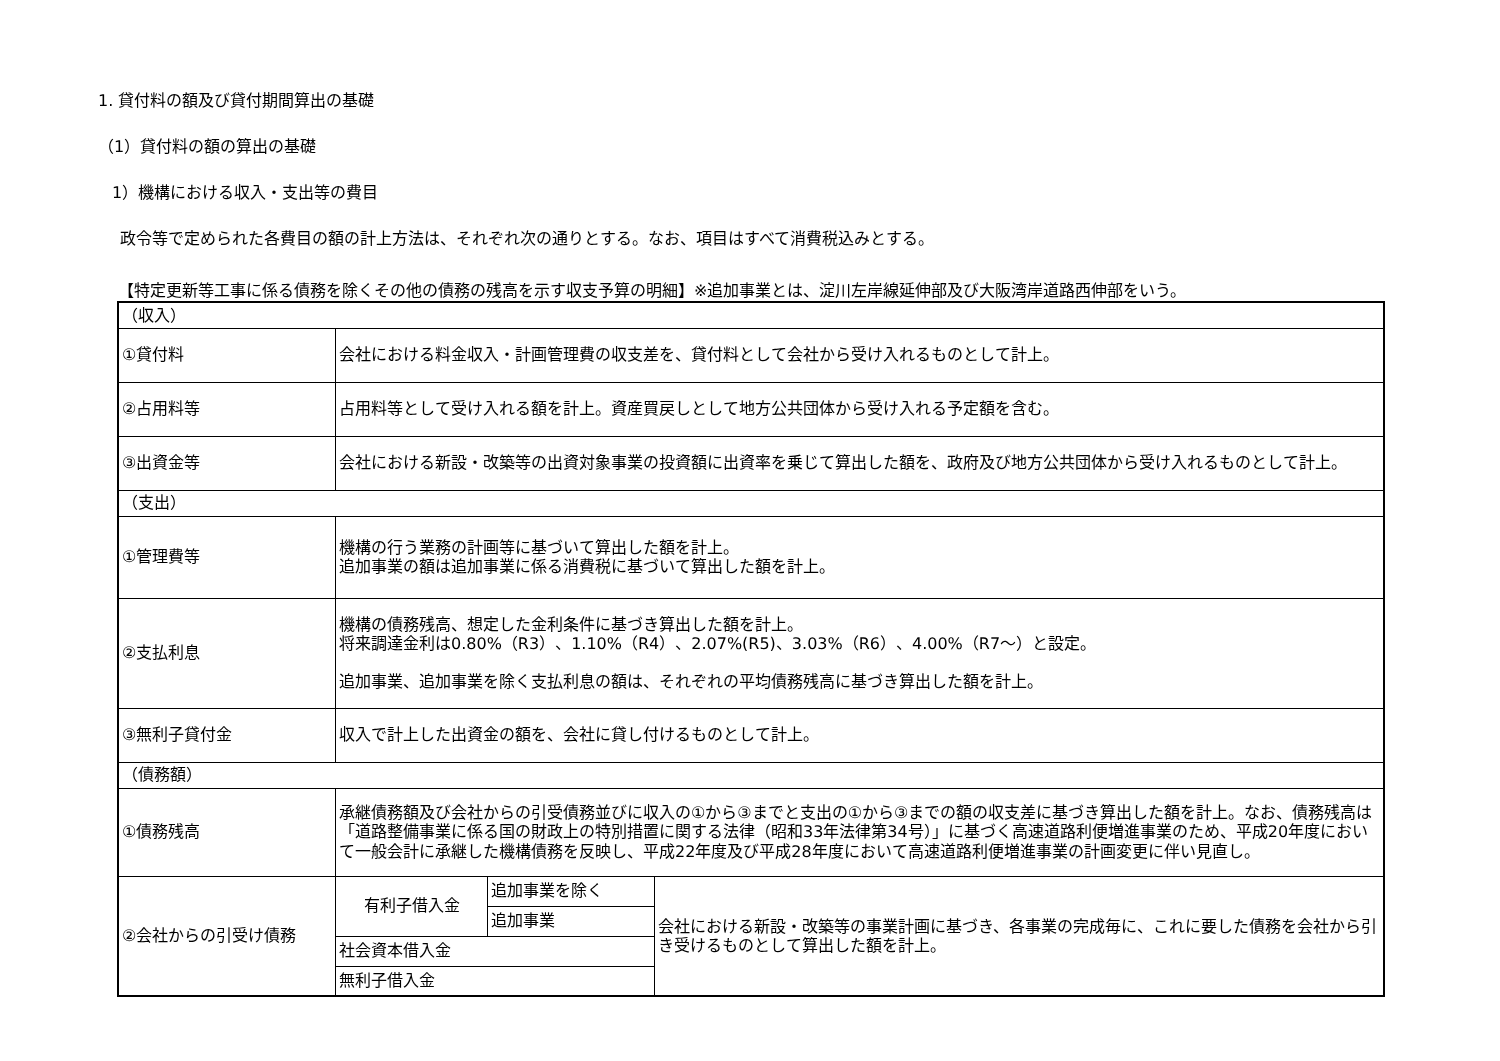1. 貸付料の額及び貸付期間算出の基礎
（1）貸付料の額の算出の基礎
1）機構における収入・支出等の費目
政令等で定められた各費目の額の計上方法は、それぞれ次の通りとする。なお、項目はすべて消費税込みとする。
【特定更新等工事に係る債務を除くその他の債務の残高を示す収支予算の明細】※追加事業とは、淀川左岸線延伸部及び大阪湾岸道路西伸部をいう。
| （収入） | | | |
| ①貸付料 | 会社における料金収入・計画管理費の収支差を、貸付料として会社から受け入れるものとして計上。 | | |
| ②占用料等 | 占用料等として受け入れる額を計上。資産買戻しとして地方公共団体から受け入れる予定額を含む。 | | |
| ③出資金等 | 会社における新設・改築等の出資対象事業の投資額に出資率を乗じて算出した額を、政府及び地方公共団体から受け入れるものとして計上。 | | |
| （支出） | | | |
| ①管理費等 | 機構の行う業務の計画等に基づいて算出した額を計上。 追加事業の額は追加事業に係る消費税に基づいて算出した額を計上。 | | |
| ②支払利息 | 機構の債務残高、想定した金利条件に基づき算出した額を計上。 将来調達金利は0.80%（R3）、1.10%（R4）、2.07%(R5)、3.03%（R6）、4.00%（R7～）と設定。 追加事業、追加事業を除く支払利息の額は、それぞれの平均債務残高に基づき算出した額を計上。 | | |
| ③無利子貸付金 | 収入で計上した出資金の額を、会社に貸し付けるものとして計上。 | | |
| （債務額） | | | |
| ①債務残高 | 承継債務額及び会社からの引受債務並びに収入の①から③までと支出の①から③までの額の収支差に基づき算出した額を計上。なお、債務残高は「道路整備事業に係る国の財政上の特別措置に関する法律（昭和33年法律第34号）」に基づく高速道路利便増進事業のため、平成20年度において一般会計に承継した機構債務を反映し、平成22年度及び平成28年度において高速道路利便増進事業の計画変更に伴い見直し。 | | |
| ②会社からの引受け債務 | 有利子借入金 | 追加事業を除く | 会社における新設・改築等の事業計画に基づき、各事業の完成毎に、これに要した債務を会社から引き受けるものとして算出した額を計上。 |
| | | 追加事業 | |
| | 社会資本借入金 | | |
| | 無利子借入金 | | |